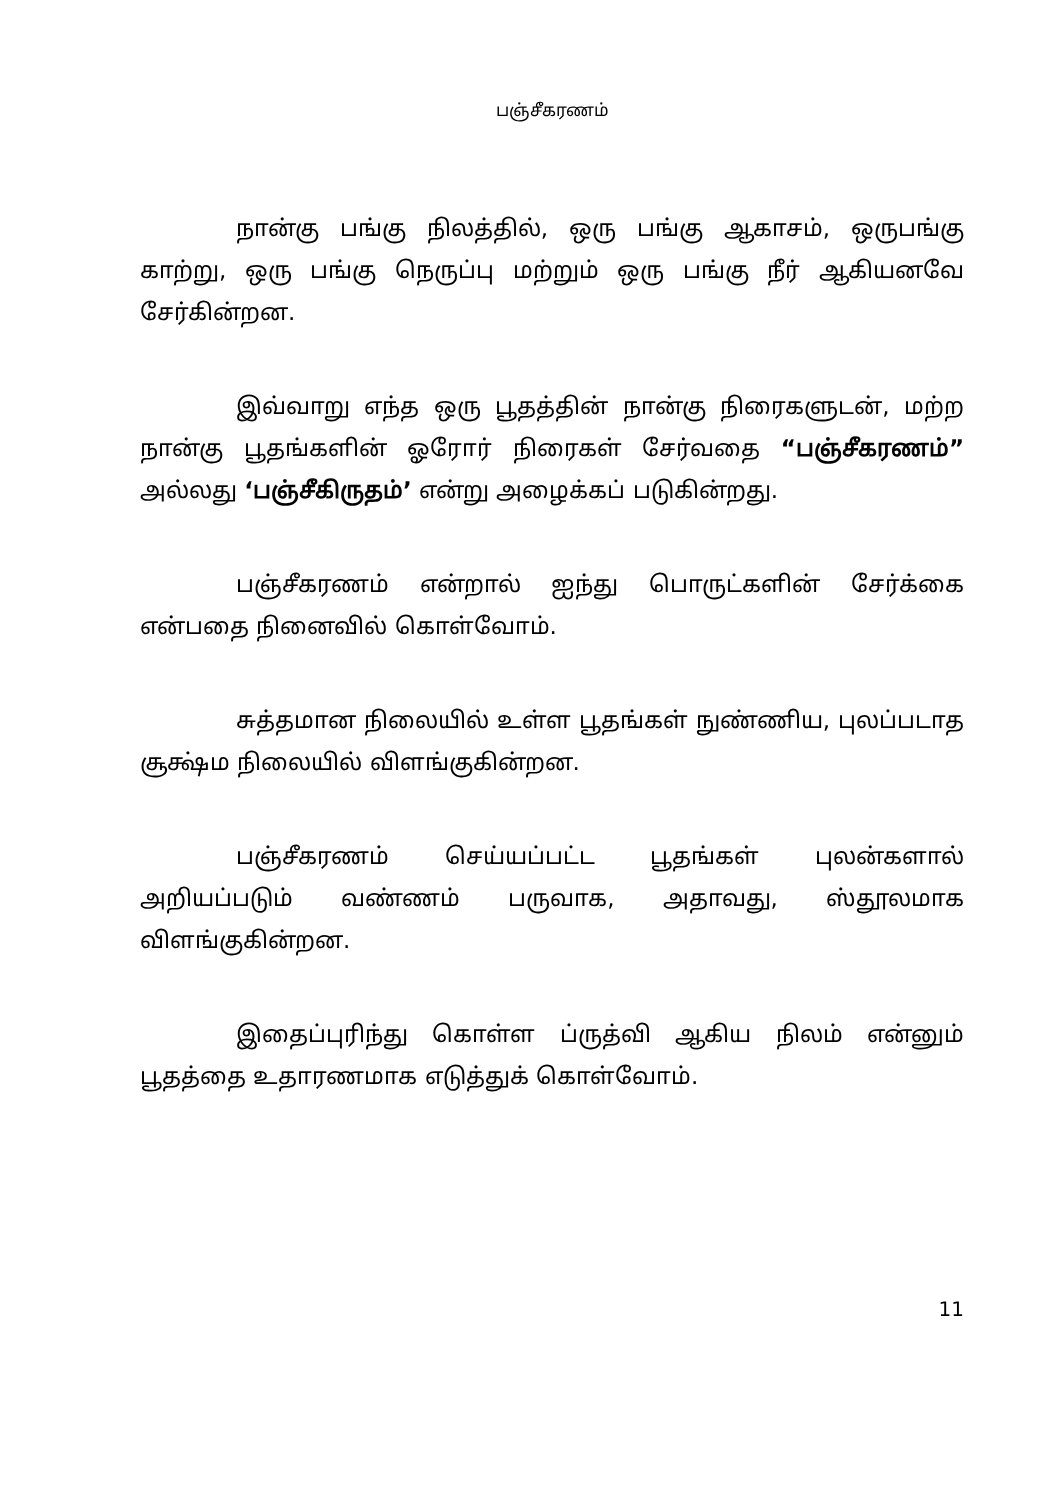பஞ்சீகரணம்
நான்கு பங்கு நிலத்தில், ஒரு பங்கு ஆகாசம், ஒருபங்கு காற்று, ஒரு பங்கு நெருப்பு மற்றும் ஒரு பங்கு நீர் ஆகியனவே சேர்கின்றன.
இவ்வாறு எந்த ஒரு பூதத்தின் நான்கு நிரைகளுடன், மற்ற நான்கு பூதங்களின் ஓரோர் நிரைகள் சேர்வதை “பஞ்சீகரணம்” அல்லது ‘பஞ்சீகிருதம்’ என்று அழைக்கப் படுகின்றது.
பஞ்சீகரணம் என்றால் ஐந்து பொருட்களின் சேர்க்கை என்பதை நினைவில் கொள்வோம்.
சுத்தமான நிலையில் உள்ள பூதங்கள் நுண்ணிய, புலப்படாத சூக்ஷ்ம நிலையில் விளங்குகின்றன.
பஞ்சீகரணம் செய்யப்பட்ட பூதங்கள் புலன்களால் அறியப்படும் வண்ணம் பருவாக, அதாவது, ஸ்தூலமாக விளங்குகின்றன.
இதைப்புரிந்து கொள்ள ப்ருத்வி ஆகிய நிலம் என்னும் பூதத்தை உதாரணமாக எடுத்துக் கொள்வோம்.
11